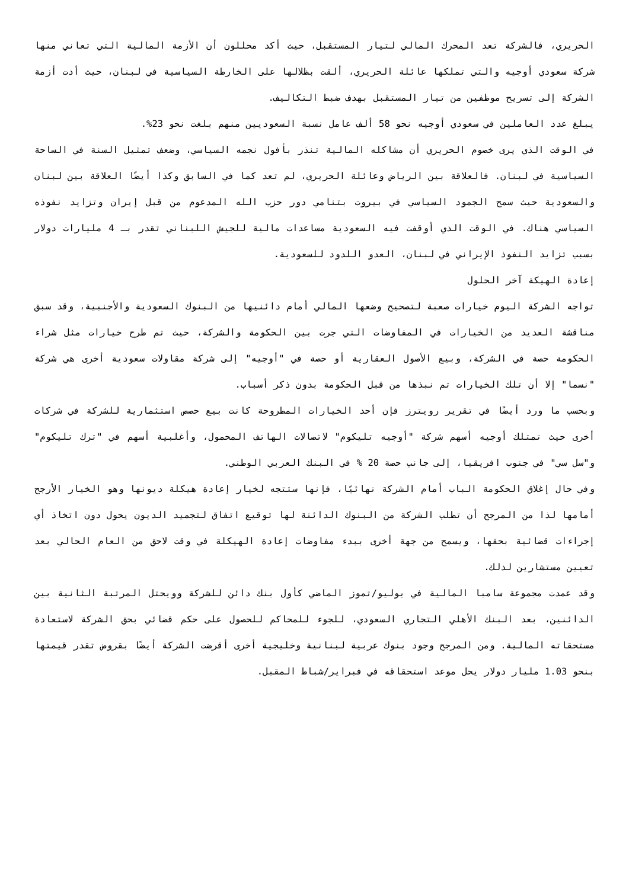الحريري، فالشركة تعد المحرك المالي لتيار المستقبل، حيث أكد محللون أن الأزمة المالية التي تعاني منها شركة سعودي أوجيه والتي تملكها عائلة الحريري، ألقت بظلالها على الخارطة السياسية في لبنان، حيث أدت أزمة الشركة إلى تسريح موظفين من تيار المستقبل بهدف ضبط التكاليف.
يبلغ عدد العاملين في سعودي أوجيه نحو 58 ألف عامل نسبة السعوديين منهم بلغت نحو 23%.
في الوقت الذي يرى خصوم الحريري أن مشاكله المالية تنذر بأفول نجمه السياسي، وضعف تمثيل السنة في الساحة السياسية في لبنان. فالعلاقة بين الرياض وعائلة الحريري، لم تعد كما في السابق وكذا أيضًا العلاقة بين لبنان والسعودية حيث سمح الجمود السياسي في بيروت بتنامي دور حزب الله المدعوم من قبل إيران وتزايد نفوذه السياسي هناك. في الوقت الذي أوقفت فيه السعودية مساعدات مالية للجيش اللبناني تقدر بـ 4 مليارات دولار بسبب تزايد النفوذ الإيراني في لبنان، العدو اللدود للسعودية.
إعادة الهيكة آخر الحلول
تواجه الشركة اليوم خيارات صعبة لتصحيح وضعها المالي أمام دائنيها من البنوك السعودية والأجنبية، وقد سبق مناقشة العديد من الخيارات في المفاوضات التي جرت بين الحكومة والشركة، حيث تم طرح خيارات مثل شراء الحكومة حصة في الشركة، وبيع الأصول العقارية أو حصة في "أوجيه" إلى شركة مقاولات سعودية أخرى هي شركة "نسما" إلا أن تلك الخيارات تم نبذها من قبل الحكومة بدون ذكر أسباب.
وبحسب ما ورد أيضًا في تقرير رويترز فإن أحد الخيارات المطروحة كانت بيع حصص استثمارية للشركة في شركات أخرى حيث تمتلك أوجيه أسهم شركة "أوجيه تليكوم" لاتصالات الهاتف المحمول، وأغلبية أسهم في "ترك تليكوم" و"سل سي" في جنوب افريقيا، إلى جانب حصة 20 % في البنك العربي الوطني.
وفي حال إغلاق الحكومة الباب أمام الشركة نهائيًا، فإنها ستتجه لخيار إعادة هيكلة ديونها وهو الخيار الأرجح أمامها لذا من المرجح أن تطلب الشركة من البنوك الدائنة لها توقيع اتفاق لتجميد الديون يحول دون اتخاذ أي إجراءات قضائية بحقها، ويسمح من جهة أخرى ببدء مفاوضات إعادة الهيكلة في وقت لاحق من العام الحالي بعد تعيين مستشارين لذلك.
وقد عمدت مجموعة سامبا المالية في يوليو/تموز الماضي كأول بنك دائن للشركة وويحتل المرتبة الثانية بين الدائنين، بعد البنك الأهلي التجاري السعودي، للجوء للمحاكم للحصول على حكم قضائي بحق الشركة لاستعادة مستحقاته المالية. ومن المرجح وجود بنوك عربية لبنانية وخليجية أخرى أقرضت الشركة أيضًا بقروض تقدر قيمتها بنحو 1.03 مليار دولار يحل موعد استحقاقه في فبراير/شباط المقبل.